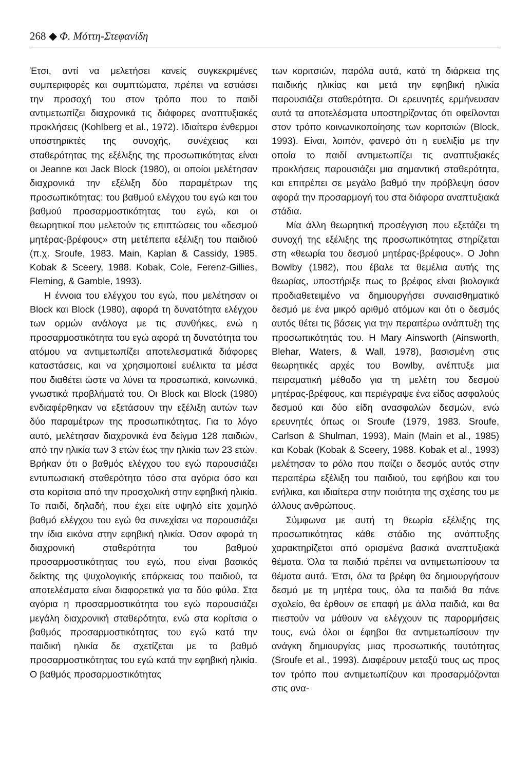268 ◆ Φ. Μόττη-Στεφανίδη
Έτσι, αντί να μελετήσει κανείς συγκεκριμένες συμπεριφορές και συμπτώματα, πρέπει να εστιάσει την προσοχή του στον τρόπο που το παιδί αντιμετωπίζει διαχρονικά τις διάφορες αναπτυξιακές προκλήσεις (Kohlberg et al., 1972). Ιδιαίτερα ένθερμοι υποστηρικτές της συνοχής, συνέχειας και σταθερότητας της εξέλιξης της προσωπικότητας είναι οι Jeanne και Jack Block (1980), οι οποίοι μελέτησαν διαχρονικά την εξέλιξη δύο παραμέτρων της προσωπικότητας: του βαθμού ελέγχου του εγώ και του βαθμού προσαρμοστικότητας του εγώ, και οι θεωρητικοί που μελετούν τις επιπτώσεις του «δεσμού μητέρας-βρέφους» στη μετέπειτα εξέλιξη του παιδιού (π.χ. Sroufe, 1983. Main, Kaplan & Cassidy, 1985. Kobak & Sceery, 1988. Kobak, Cole, Ferenz-Gillies, Fleming, & Gamble, 1993).
Η έννοια του ελέγχου του εγώ, που μελέτησαν οι Block και Block (1980), αφορά τη δυνατότητα ελέγχου των ορμών ανάλογα με τις συνθήκες, ενώ η προσαρμοστικότητα του εγώ αφορά τη δυνατότητα του ατόμου να αντιμετωπίζει αποτελεσματικά διάφορες καταστάσεις, και να χρησιμοποιεί ευέλικτα τα μέσα που διαθέτει ώστε να λύνει τα προσωπικά, κοινωνικά, γνωστικά προβλήματά του. Οι Block και Block (1980) ενδιαφέρθηκαν να εξετάσουν την εξέλιξη αυτών των δύο παραμέτρων της προσωπικότητας. Για το λόγο αυτό, μελέτησαν διαχρονικά ένα δείγμα 128 παιδιών, από την ηλικία των 3 ετών έως την ηλικία των 23 ετών. Βρήκαν ότι ο βαθμός ελέγχου του εγώ παρουσιάζει εντυπωσιακή σταθερότητα τόσο στα αγόρια όσο και στα κορίτσια από την προσχολική στην εφηβική ηλικία. Το παιδί, δηλαδή, που έχει είτε υψηλό είτε χαμηλό βαθμό ελέγχου του εγώ θα συνεχίσει να παρουσιάζει την ίδια εικόνα στην εφηβική ηλικία. Όσον αφορά τη διαχρονική σταθερότητα του βαθμού προσαρμοστικότητας του εγώ, που είναι βασικός δείκτης της ψυχολογικής επάρκειας του παιδιού, τα αποτελέσματα είναι διαφορετικά για τα δύο φύλα. Στα αγόρια η προσαρμοστικότητα του εγώ παρουσιάζει μεγάλη διαχρονική σταθερότητα, ενώ στα κορίτσια ο βαθμός προσαρμοστικότητας του εγώ κατά την παιδική ηλικία δε σχετίζεται με το βαθμό προσαρμοστικότητας του εγώ κατά την εφηβική ηλικία. Ο βαθμός προσαρμοστικότητας
των κοριτσιών, παρόλα αυτά, κατά τη διάρκεια της παιδικής ηλικίας και μετά την εφηβική ηλικία παρουσιάζει σταθερότητα. Οι ερευνητές ερμήνευσαν αυτά τα αποτελέσματα υποστηρίζοντας ότι οφείλονται στον τρόπο κοινωνικοποίησης των κοριτσιών (Block, 1993). Είναι, λοιπόν, φανερό ότι η ευελιξία με την οποία το παιδί αντιμετωπίζει τις αναπτυξιακές προκλήσεις παρουσιάζει μια σημαντική σταθερότητα, και επιτρέπει σε μεγάλο βαθμό την πρόβλεψη όσον αφορά την προσαρμογή του στα διάφορα αναπτυξιακά στάδια.
Μία άλλη θεωρητική προσέγγιση που εξετάζει τη συνοχή της εξέλιξης της προσωπικότητας στηρίζεται στη «θεωρία του δεσμού μητέρας-βρέφους». Ο John Bowlby (1982), που έβαλε τα θεμέλια αυτής της θεωρίας, υποστήριξε πως το βρέφος είναι βιολογικά προδιαθετειμένο να δημιουργήσει συναισθηματικό δεσμό με ένα μικρό αριθμό ατόμων και ότι ο δεσμός αυτός θέτει τις βάσεις για την περαιτέρω ανάπτυξη της προσωπικότητάς του. Η Mary Ainsworth (Ainsworth, Blehar, Waters, & Wall, 1978), βασισμένη στις θεωρητικές αρχές του Bowlby, ανέπτυξε μια πειραματική μέθοδο για τη μελέτη του δεσμού μητέρας-βρέφους, και περιέγραψε ένα είδος ασφαλούς δεσμού και δύο είδη ανασφαλών δεσμών, ενώ ερευνητές όπως οι Sroufe (1979, 1983. Sroufe, Carlson & Shulman, 1993), Main (Main et al., 1985) και Kobak (Kobak & Sceery, 1988. Kobak et al., 1993) μελέτησαν το ρόλο που παίζει ο δεσμός αυτός στην περαιτέρω εξέλιξη του παιδιού, του εφήβου και του ενήλικα, και ιδιαίτερα στην ποιότητα της σχέσης του με άλλους ανθρώπους.
Σύμφωνα με αυτή τη θεωρία εξέλιξης της προσωπικότητας κάθε στάδιο της ανάπτυξης χαρακτηρίζεται από ορισμένα βασικά αναπτυξιακά θέματα. Όλα τα παιδιά πρέπει να αντιμετωπίσουν τα θέματα αυτά. Έτσι, όλα τα βρέφη θα δημιουργήσουν δεσμό με τη μητέρα τους, όλα τα παιδιά θα πάνε σχολείο, θα έρθουν σε επαφή με άλλα παιδιά, και θα πιεστούν να μάθουν να ελέγχουν τις παρορμήσεις τους, ενώ όλοι οι έφηβοι θα αντιμετωπίσουν την ανάγκη δημιουργίας μιας προσωπικής ταυτότητας (Sroufe et al., 1993). Διαφέρουν μεταξύ τους ως προς τον τρόπο που αντιμετωπίζουν και προσαρμόζονται στις ανα-